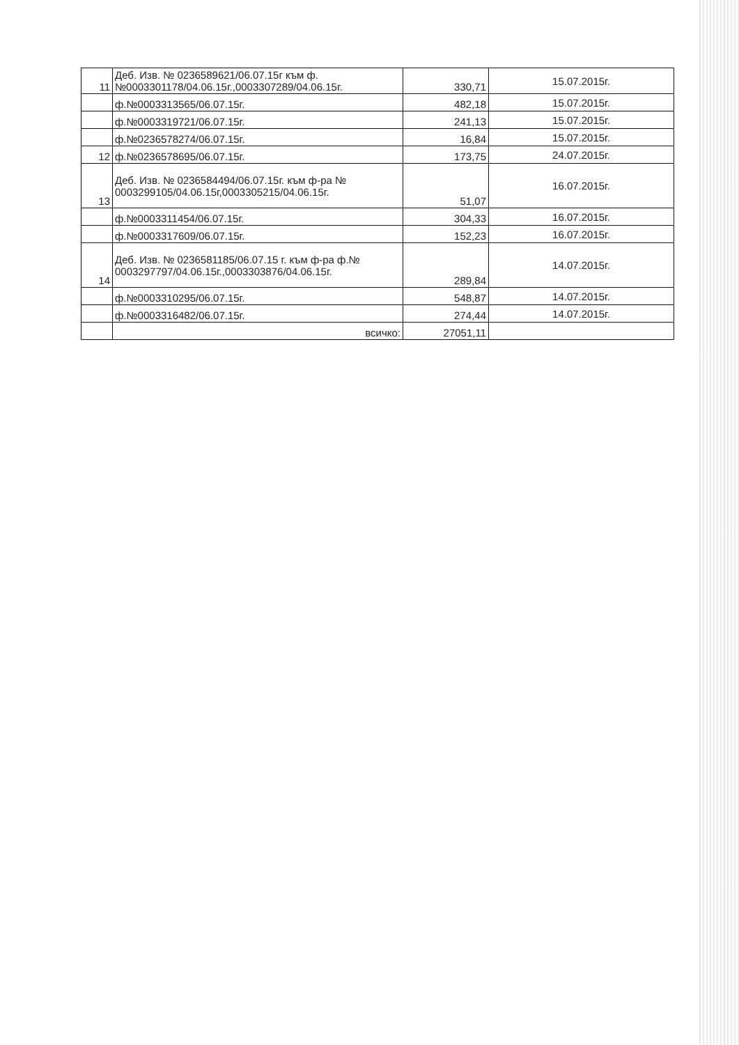| 11 | Деб. Изв. № 0236589621/06.07.15г към ф.№0003301178/04.06.15г.,0003307289/04.06.15г. | 330,71 | 15.07.2015г. |
| | ф.№0003313565/06.07.15г. | 482,18 | 15.07.2015г. |
| | ф.№0003319721/06.07.15г. | 241,13 | 15.07.2015г. |
| | ф.№0236578274/06.07.15г. | 16,84 | 15.07.2015г. |
| 12 | ф.№0236578695/06.07.15г. | 173,75 | 24.07.2015г. |
| 13 | Деб. Изв. № 0236584494/06.07.15г. към ф-ра № 0003299105/04.06.15г,0003305215/04.06.15г. | 51,07 | 16.07.2015г. |
| | ф.№0003311454/06.07.15г. | 304,33 | 16.07.2015г. |
| | ф.№0003317609/06.07.15г. | 152,23 | 16.07.2015г. |
| 14 | Деб. Изв. № 0236581185/06.07.15 г. към ф-ра ф.№ 0003297797/04.06.15г.,0003303876/04.06.15г. | 289,84 | 14.07.2015г. |
| | ф.№0003310295/06.07.15г. | 548,87 | 14.07.2015г. |
| | ф.№0003316482/06.07.15г. | 274,44 | 14.07.2015г. |
| | всичко: | 27051,11 | |